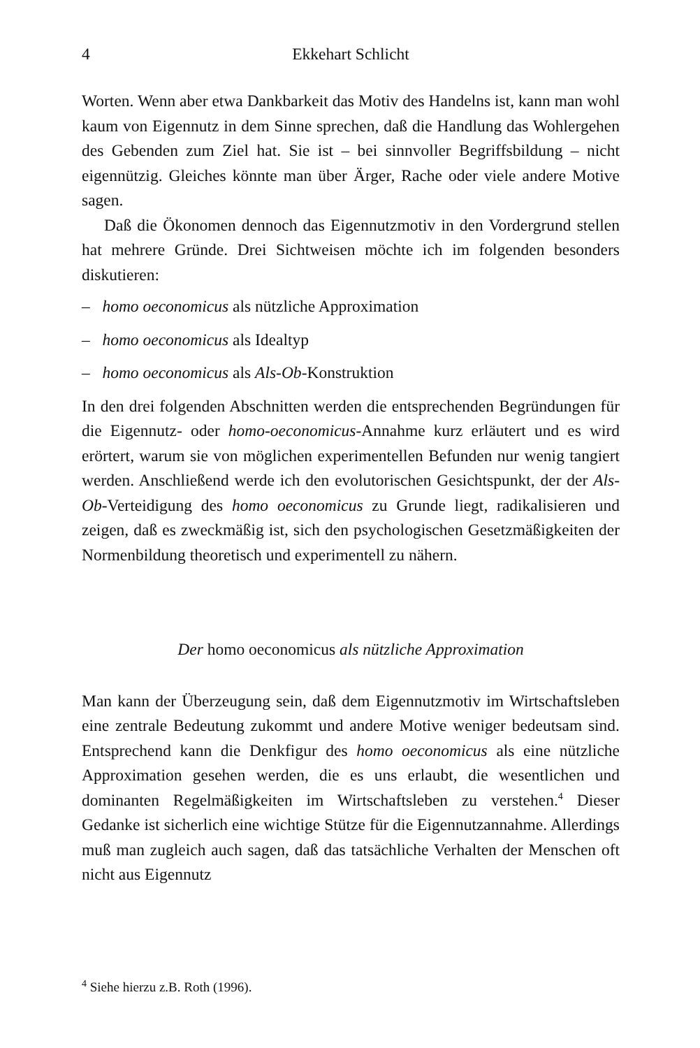4 Ekkehart Schlicht
Worten. Wenn aber etwa Dankbarkeit das Motiv des Handelns ist, kann man wohl kaum von Eigennutz in dem Sinne sprechen, daß die Handlung das Wohlergehen des Gebenden zum Ziel hat. Sie ist – bei sinnvoller Begriffsbildung – nicht eigennützig. Gleiches könnte man über Ärger, Rache oder viele andere Motive sagen.
Daß die Ökonomen dennoch das Eigennutzmotiv in den Vordergrund stellen hat mehrere Gründe. Drei Sichtweisen möchte ich im folgenden besonders diskutieren:
– homo oeconomicus als nützliche Approximation
– homo oeconomicus als Idealtyp
– homo oeconomicus als Als-Ob-Konstruktion
In den drei folgenden Abschnitten werden die entsprechenden Begründungen für die Eigennutz- oder homo-oeconomicus-Annahme kurz erläutert und es wird erörtert, warum sie von möglichen experimentellen Befunden nur wenig tangiert werden. Anschließend werde ich den evolutorischen Gesichtspunkt, der der Als-Ob-Verteidigung des homo oeconomicus zu Grunde liegt, radikalisieren und zeigen, daß es zweckmäßig ist, sich den psychologischen Gesetzmäßigkeiten der Normenbildung theoretisch und experimentell zu nähern.
Der homo oeconomicus als nützliche Approximation
Man kann der Überzeugung sein, daß dem Eigennutzmotiv im Wirtschaftsleben eine zentrale Bedeutung zukommt und andere Motive weniger bedeutsam sind. Entsprechend kann die Denkfigur des homo oeconomicus als eine nützliche Approximation gesehen werden, die es uns erlaubt, die wesentlichen und dominanten Regelmäßigkeiten im Wirtschaftsleben zu verstehen.<sup>4</sup> Dieser Gedanke ist sicherlich eine wichtige Stütze für die Eigennutzannahme. Allerdings muß man zugleich auch sagen, daß das tatsächliche Verhalten der Menschen oft nicht aus Eigennutz
<sup>4</sup> Siehe hierzu z.B. Roth (1996).